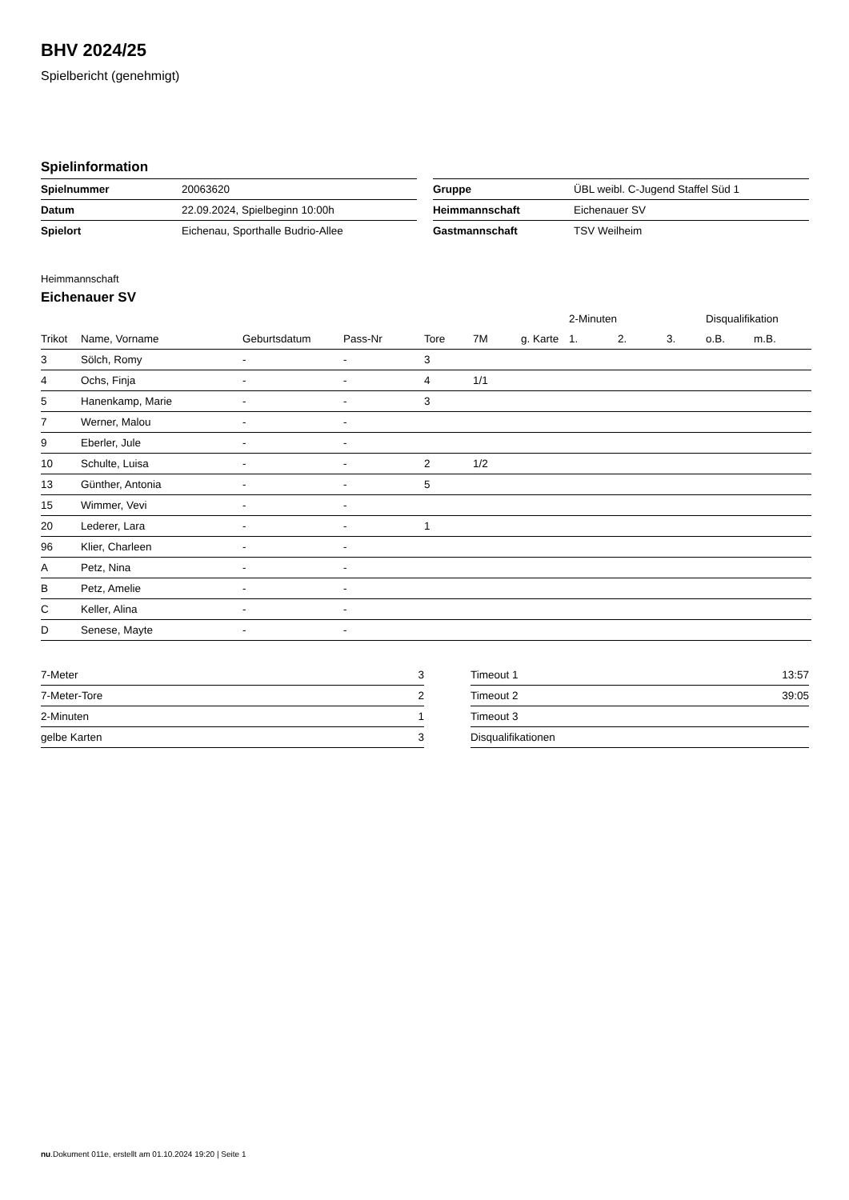BHV 2024/25
Spielbericht (genehmigt)
Spielinformation
| Spielnummer | 20063620 |
| Datum | 22.09.2024, Spielbeginn 10:00h |
| Spielort | Eichenau, Sporthalle Budrio-Allee |
| Gruppe | ÜBL weibl. C-Jugend Staffel Süd 1 |
| Heimmannschaft | Eichenauer SV |
| Gastmannschaft | TSV Weilheim |
Heimmannschaft
Eichenauer SV
| | | | | | | | 2-Minuten | | | Disqualifikation | |
| --- | --- | --- | --- | --- | --- | --- | --- | --- | --- | --- | --- |
| Trikot | Name, Vorname | Geburtsdatum | Pass-Nr | Tore | 7M | g. Karte | 1. | 2. | 3. | o.B. | m.B. |
| 3 | Sölch, Romy | - | - | 3 | | | | | | | |
| 4 | Ochs, Finja | - | - | 4 | 1/1 | | | | | | |
| 5 | Hanenkamp, Marie | - | - | 3 | | | | | | | |
| 7 | Werner, Malou | - | - | | | | | | | | |
| 9 | Eberler, Jule | - | - | | | | | | | | |
| 10 | Schulte, Luisa | - | - | 2 | 1/2 | | | | | | |
| 13 | Günther, Antonia | - | - | 5 | | | | | | | |
| 15 | Wimmer, Vevi | - | - | | | | | | | | |
| 20 | Lederer, Lara | - | - | 1 | | | | | | | |
| 96 | Klier, Charleen | - | - | | | | | | | | |
| A | Petz, Nina | - | - | | | | | | | | |
| B | Petz, Amelie | - | - | | | | | | | | |
| C | Keller, Alina | - | - | | | | | | | | |
| D | Senese, Mayte | - | - | | | | | | | | |
| 7-Meter | 3 |
| 7-Meter-Tore | 2 |
| 2-Minuten | 1 |
| gelbe Karten | 3 |
| Timeout 1 | 13:57 |
| Timeout 2 | 39:05 |
| Timeout 3 | |
| Disqualifikationen | |
nu.Dokument 011e, erstellt am 01.10.2024 19:20 | Seite 1